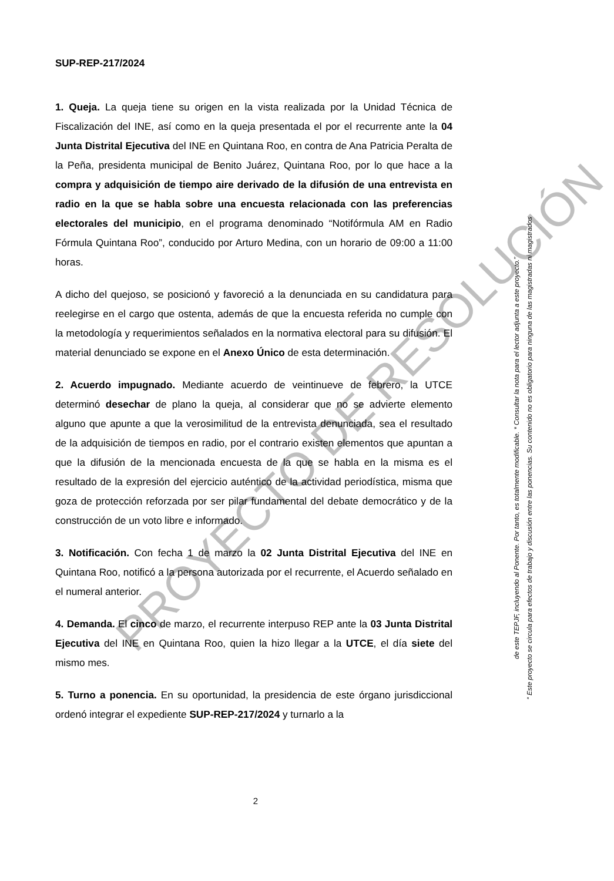SUP-REP-217/2024
1. Queja. La queja tiene su origen en la vista realizada por la Unidad Técnica de Fiscalización del INE, así como en la queja presentada el por el recurrente ante la 04 Junta Distrital Ejecutiva del INE en Quintana Roo, en contra de Ana Patricia Peralta de la Peña, presidenta municipal de Benito Juárez, Quintana Roo, por lo que hace a la compra y adquisición de tiempo aire derivado de la difusión de una entrevista en radio en la que se habla sobre una encuesta relacionada con las preferencias electorales del municipio, en el programa denominado “Notifórmula AM en Radio Fórmula Quintana Roo”, conducido por Arturo Medina, con un horario de 09:00 a 11:00 horas.
A dicho del quejoso, se posicionó y favoreció a la denunciada en su candidatura para reelegirse en el cargo que ostenta, además de que la encuesta referida no cumple con la metodología y requerimientos señalados en la normativa electoral para su difusión. El material denunciado se expone en el Anexo Único de esta determinación.
2. Acuerdo impugnado. Mediante acuerdo de veintinueve de febrero, la UTCE determinó desechar de plano la queja, al considerar que no se advierte elemento alguno que apunte a que la verosimilitud de la entrevista denunciada, sea el resultado de la adquisición de tiempos en radio, por el contrario existen elementos que apuntan a que la difusión de la mencionada encuesta de la que se habla en la misma es el resultado de la expresión del ejercicio auténtico de la actividad periodística, misma que goza de protección reforzada por ser pilar fundamental del debate democrático y de la construcción de un voto libre e informado.
3. Notificación. Con fecha 1 de marzo la 02 Junta Distrital Ejecutiva del INE en Quintana Roo, notificó a la persona autorizada por el recurrente, el Acuerdo señalado en el numeral anterior.
4. Demanda. El cinco de marzo, el recurrente interpuso REP ante la 03 Junta Distrital Ejecutiva del INE en Quintana Roo, quien la hizo llegar a la UTCE, el día siete del mismo mes.
5. Turno a ponencia. En su oportunidad, la presidencia de este órgano jurisdiccional ordenó integrar el expediente SUP-REP-217/2024 y turnarlo a la
PROYECTO DE RESOLUCIÓN
“ Este proyecto se circula para efectos de trabajo y discusión entre las ponencias. Su contenido no es obligatorio para ninguna de las magistradas ni magistrados
de este TEPJF, incluyendo al Ponente. Por tanto, es totalmente modificable. * Consultar la nota para el lector adjunta a este proyecto.”
2